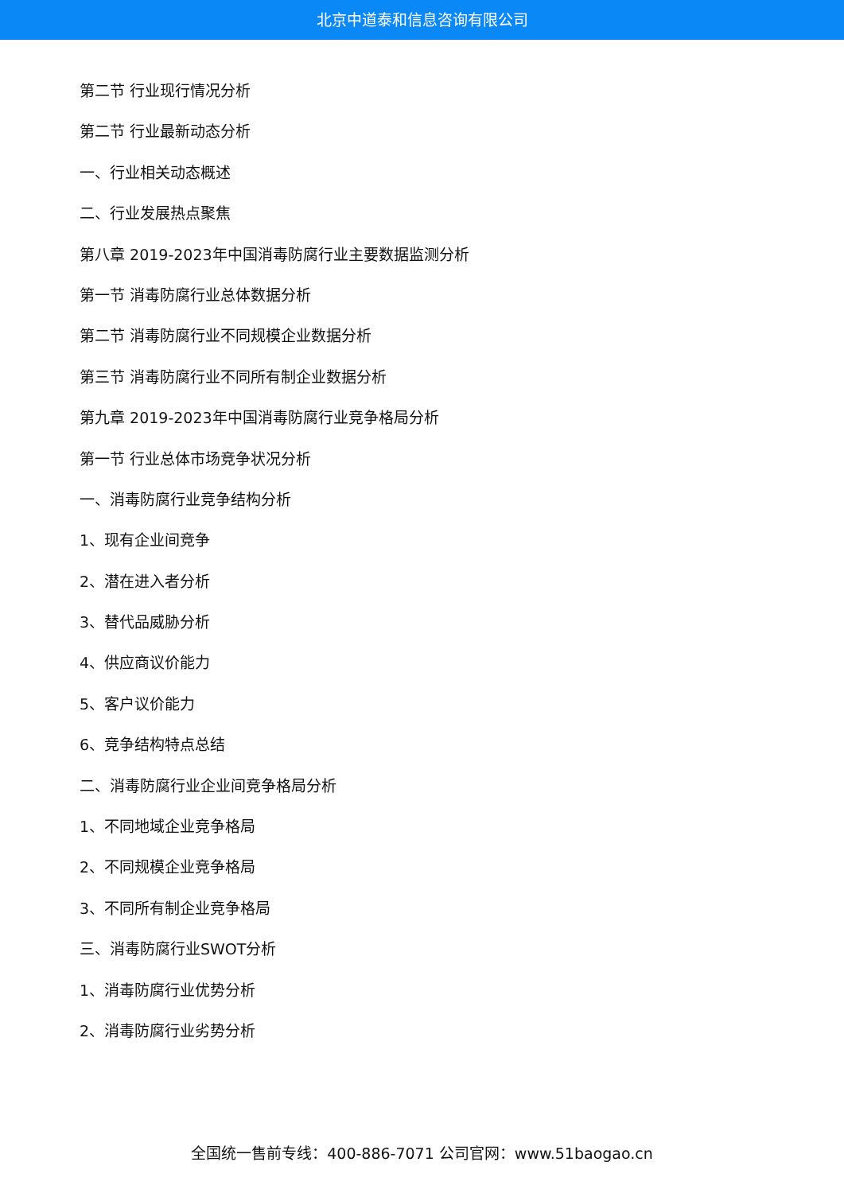北京中道泰和信息咨询有限公司
第二节 行业现行情况分析
第二节 行业最新动态分析
一、行业相关动态概述
二、行业发展热点聚焦
第八章 2019-2023年中国消毒防腐行业主要数据监测分析
第一节 消毒防腐行业总体数据分析
第二节 消毒防腐行业不同规模企业数据分析
第三节 消毒防腐行业不同所有制企业数据分析
第九章 2019-2023年中国消毒防腐行业竞争格局分析
第一节 行业总体市场竞争状况分析
一、消毒防腐行业竞争结构分析
1、现有企业间竞争
2、潜在进入者分析
3、替代品威胁分析
4、供应商议价能力
5、客户议价能力
6、竞争结构特点总结
二、消毒防腐行业企业间竞争格局分析
1、不同地域企业竞争格局
2、不同规模企业竞争格局
3、不同所有制企业竞争格局
三、消毒防腐行业SWOT分析
1、消毒防腐行业优势分析
2、消毒防腐行业劣势分析
全国统一售前专线：400-886-7071 公司官网：www.51baogao.cn